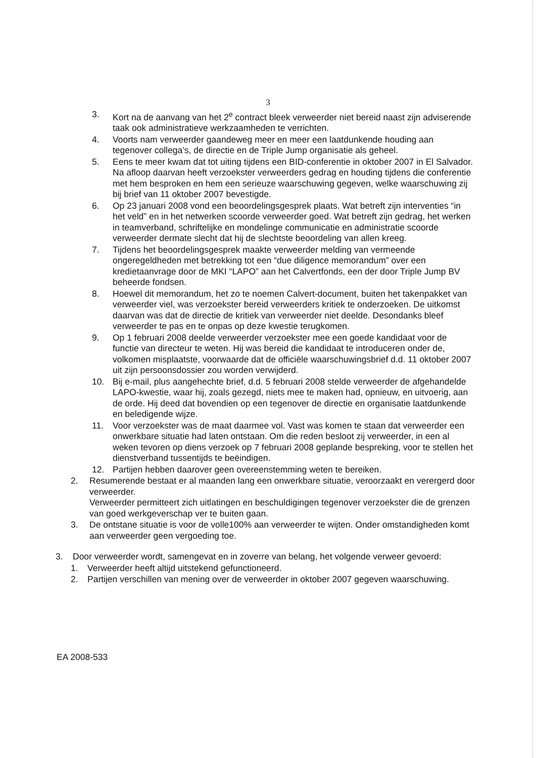3
3. Kort na de aanvang van het 2<sup>e</sup> contract bleek verweerder niet bereid naast zijn adviserende taak ook administratieve werkzaamheden te verrichten.
4. Voorts nam verweerder gaandeweg meer en meer een laatdunkende houding aan tegenover collega’s, de directie en de Triple Jump organisatie als geheel.
5. Eens te meer kwam dat tot uiting tijdens een BID-conferentie in oktober 2007 in El Salvador. Na afloop daarvan heeft verzoekster verweerders gedrag en houding tijdens die conferentie met hem besproken en hem een serieuze waarschuwing gegeven, welke waarschuwing zij bij brief van 11 oktober 2007 bevestigde.
6. Op 23 januari 2008 vond een beoordelingsgesprek plaats. Wat betreft zijn interventies “in het veld” en in het netwerken scoorde verweerder goed. Wat betreft zijn gedrag, het werken in teamverband, schriftelijke en mondelinge communicatie en administratie scoorde verweerder dermate slecht dat hij de slechtste beoordeling van allen kreeg.
7. Tijdens het beoordelingsgesprek maakte verweerder melding van vermeende ongeregeldheden met betrekking tot een “due diligence memorandum” over een kredietaanvrage door de MKI “LAPO” aan het Calvertfonds, een der door Triple Jump BV beheerde fondsen.
8. Hoewel dit memorandum, het zo te noemen Calvert-document, buiten het takenpakket van verweerder viel, was verzoekster bereid verweerders kritiek te onderzoeken. De uitkomst daarvan was dat de directie de kritiek van verweerder niet deelde. Desondanks bleef verweerder te pas en te onpas op deze kwestie terugkomen.
9. Op 1 februari 2008 deelde verweerder verzoekster mee een goede kandidaat voor de functie van directeur te weten. Hij was bereid die kandidaat te introduceren onder de, volkomen misplaatste, voorwaarde dat de officiële waarschuwingsbrief d.d. 11 oktober 2007 uit zijn persoonsdossier zou worden verwijderd.
10. Bij e-mail, plus aangehechte brief, d.d. 5 februari 2008 stelde verweerder de afgehandelde LAPO-kwestie, waar hij, zoals gezegd, niets mee te maken had, opnieuw, en uitvoerig, aan de orde. Hij deed dat bovendien op een tegenover de directie en organisatie laatdunkende en beledigende wijze.
11. Voor verzoekster was de maat daarmee vol. Vast was komen te staan dat verweerder een onwerkbare situatie had laten ontstaan. Om die reden besloot zij verweerder, in een al weken tevoren op diens verzoek op 7 februari 2008 geplande bespreking, voor te stellen het dienstverband tussentijds te beëindigen.
12. Partijen hebben daarover geen overeenstemming weten te bereiken.
2. Resumerende bestaat er al maanden lang een onwerkbare situatie, veroorzaakt en verergerd door verweerder.
Verweerder permitteert zich uitlatingen en beschuldigingen tegenover verzoekster die de grenzen van goed werkgeverschap ver te buiten gaan.
3. De ontstane situatie is voor de volle100% aan verweerder te wijten. Onder omstandigheden komt aan verweerder geen vergoeding toe.
3. Door verweerder wordt, samengevat en in zoverre van belang, het volgende verweer gevoerd:
1. Verweerder heeft altijd uitstekend gefunctioneerd.
2. Partijen verschillen van mening over de verweerder in oktober 2007 gegeven waarschuwing.
EA 2008-533